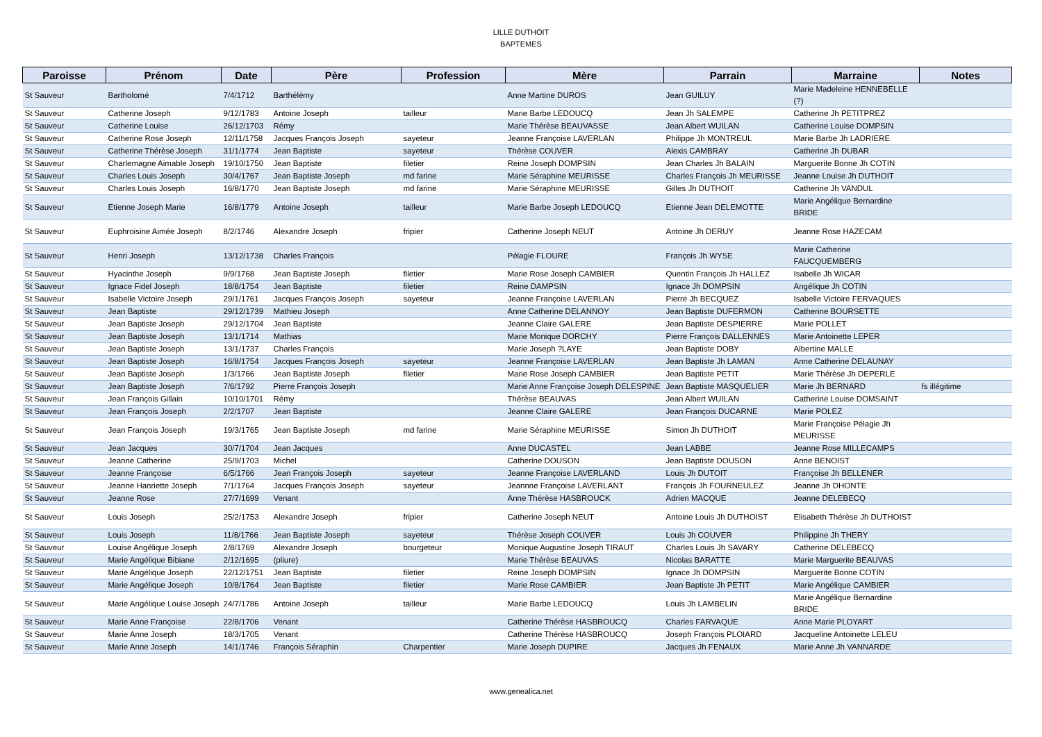LILLE DUTHOIT
BAPTEMES
| Paroisse | Prénom | Date | Père | Profession | Mère | Parrain | Marraine | Notes |
| --- | --- | --- | --- | --- | --- | --- | --- | --- |
| St Sauveur | Bartholomé | 7/4/1712 | Barthélémy | | Anne Martine DUROS | Jean GUILUY | Marie Madeleine HENNEBELLE (?) | |
| St Sauveur | Catherine Joseph | 9/12/1783 | Antoine Joseph | tailleur | Marie Barbe LEDOUCQ | Jean Jh SALEMPE | Catherine Jh PETITPREZ | |
| St Sauveur | Catherine Louise | 26/12/1703 | Rémy | | Marie Thérèse BEAUVASSE | Jean Albert WUILAN | Catherine Louise DOMPSIN | |
| St Sauveur | Catherine Rose Joseph | 12/11/1758 | Jacques François Joseph | sayeteur | Jeanne Françoise LAVERLAN | Philippe Jh MONTREUL | Marie Barbe Jh LADRIERE | |
| St Sauveur | Catherine Thérèse Joseph | 31/1/1774 | Jean Baptiste | sayeteur | Thérèse COUVER | Alexis CAMBRAY | Catherine Jh DUBAR | |
| St Sauveur | Charlemagne Aimable Joseph | 19/10/1750 | Jean Baptiste | filetier | Reine Joseph DOMPSIN | Jean Charles Jh BALAIN | Marguerite Bonne Jh COTIN | |
| St Sauveur | Charles Louis Joseph | 30/4/1767 | Jean Baptiste Joseph | md farine | Marie Séraphine MEURISSE | Charles François Jh MEURISSE | Jeanne Louise Jh DUTHOIT | |
| St Sauveur | Charles Louis Joseph | 16/8/1770 | Jean Baptiste Joseph | md farine | Marie Séraphine MEURISSE | Gilles Jh DUTHOIT | Catherine Jh VANDUL | |
| St Sauveur | Etienne Joseph Marie | 16/8/1779 | Antoine Joseph | tailleur | Marie Barbe Joseph LEDOUCQ | Etienne Jean DELEMOTTE | Marie Angélique Bernardine BRIDE | |
| St Sauveur | Euphroisine Aimée Joseph | 8/2/1746 | Alexandre Joseph | fripier | Catherine Joseph NEUT | Antoine Jh DERUY | Jeanne Rose HAZECAM | |
| St Sauveur | Henri Joseph | 13/12/1738 | Charles François | | Pélagie FLOURE | François Jh WYSE | Marie Catherine FAUCQUEMBERG | |
| St Sauveur | Hyacinthe Joseph | 9/9/1768 | Jean Baptiste Joseph | filetier | Marie Rose Joseph CAMBIER | Quentin François Jh HALLEZ | Isabelle Jh WICAR | |
| St Sauveur | Ignace Fidel Joseph | 18/8/1754 | Jean Baptiste | filetier | Reine DAMPSIN | Ignace Jh DOMPSIN | Angélique Jh COTIN | |
| St Sauveur | Isabelle Victoire Joseph | 29/1/1761 | Jacques François Joseph | sayeteur | Jeanne Françoise LAVERLAN | Pierre Jh BECQUEZ | Isabelle Victoire FERVAQUES | |
| St Sauveur | Jean Baptiste | 29/12/1739 | Mathieu Joseph | | Anne Catherine DELANNOY | Jean Baptiste DUFERMON | Catherine BOURSETTE | |
| St Sauveur | Jean Baptiste Joseph | 29/12/1704 | Jean Baptiste | | Jeanne Claire GALERE | Jean Baptiste DESPIERRE | Marie POLLET | |
| St Sauveur | Jean Baptiste Joseph | 13/1/1714 | Mathias | | Marie Monique DORCHY | Pierre François DALLENNES | Marie Antoinette LEPER | |
| St Sauveur | Jean Baptiste Joseph | 13/1/1737 | Charles François | | Marie Joseph ?LAYE | Jean Baptiste DOBY | Albertine MALLE | |
| St Sauveur | Jean Baptiste Joseph | 16/8/1754 | Jacques François Joseph | sayeteur | Jeanne Françoise LAVERLAN | Jean Baptiste Jh LAMAN | Anne Catherine DELAUNAY | |
| St Sauveur | Jean Baptiste Joseph | 1/3/1766 | Jean Baptiste Joseph | filetier | Marie Rose Joseph CAMBIER | Jean Baptiste PETIT | Marie Thérèse Jh DEPERLE | |
| St Sauveur | Jean Baptiste Joseph | 7/6/1792 | Pierre François Joseph | | Marie Anne Françoise Joseph DELESPINE | Jean Baptiste MASQUELIER | Marie Jh BERNARD | fs illégitime |
| St Sauveur | Jean François Gillain | 10/10/1701 | Rémy | | Thérèse BEAUVAS | Jean Albert WUILAN | Catherine Louise DOMSAINT | |
| St Sauveur | Jean François Joseph | 2/2/1707 | Jean Baptiste | | Jeanne Claire GALERE | Jean François DUCARNE | Marie POLEZ | |
| St Sauveur | Jean François Joseph | 19/3/1765 | Jean Baptiste Joseph | md farine | Marie Séraphine MEURISSE | Simon Jh DUTHOIT | Marie Françoise Pélagie Jh MEURISSE | |
| St Sauveur | Jean Jacques | 30/7/1704 | Jean Jacques | | Anne DUCASTEL | Jean LABBE | Jeanne Rose MILLECAMPS | |
| St Sauveur | Jeanne Catherine | 25/9/1703 | Michel | | Catherine DOUSON | Jean Baptiste DOUSON | Anne BENOIST | |
| St Sauveur | Jeanne Françoise | 6/5/1766 | Jean François Joseph | sayeteur | Jeanne Françoise LAVERLAND | Louis Jh DUTOIT | Françoise Jh BELLENER | |
| St Sauveur | Jeanne Hanriette Joseph | 7/1/1764 | Jacques François Joseph | sayeteur | Jeannne Françoise LAVERLANT | François Jh FOURNEULEZ | Jeanne Jh DHONTE | |
| St Sauveur | Jeanne Rose | 27/7/1699 | Venant | | Anne Thérèse HASBROUCK | Adrien MACQUE | Jeanne DELEBECQ | |
| St Sauveur | Louis Joseph | 25/2/1753 | Alexandre Joseph | fripier | Catherine Joseph NEUT | Antoine Louis Jh DUTHOIST | Elisabeth Thérèse Jh DUTHOIST | |
| St Sauveur | Louis Joseph | 11/8/1766 | Jean Baptiste Joseph | sayeteur | Thérèse Joseph COUVER | Louis Jh COUVER | Philippine Jh THERY | |
| St Sauveur | Louise Angélique Joseph | 2/8/1769 | Alexandre Joseph | bourgeteur | Monique Augustine Joseph TIRAUT | Charles Louis Jh SAVARY | Catherine DELEBECQ | |
| St Sauveur | Marie Angélique Bibiane | 2/12/1695 | (pliure) | | Marie Thérèse BEAUVAS | Nicolas BARATTE | Marie Marguerite BEAUVAS | |
| St Sauveur | Marie Angélique Joseph | 22/12/1751 | Jean Baptiste | filetier | Reine Joseph DOMPSIN | Ignace Jh DOMPSIN | Marguerite Bonne COTIN | |
| St Sauveur | Marie Angélique Joseph | 10/8/1764 | Jean Baptiste | filetier | Marie Rose CAMBIER | Jean Baptiste Jh PETIT | Marie Angélique CAMBIER | |
| St Sauveur | Marie Angélique Louise Joseph | 24/7/1786 | Antoine Joseph | tailleur | Marie Barbe LEDOUCQ | Louis Jh LAMBELIN | Marie Angélique Bernardine BRIDE | |
| St Sauveur | Marie Anne Françoise | 22/8/1706 | Venant | | Catherine Thérèse HASBROUCQ | Charles FARVAQUE | Anne Marie PLOYART | |
| St Sauveur | Marie Anne Joseph | 18/3/1705 | Venant | | Catherine Thérèse HASBROUCQ | Joseph François PLOIARD | Jacqueline Antoinette LELEU | |
| St Sauveur | Marie Anne Joseph | 14/1/1746 | François Séraphin | Charpentier | Marie Joseph DUPIRE | Jacques Jh FENAUX | Marie Anne Jh VANNARDE | |
www.genealica.net